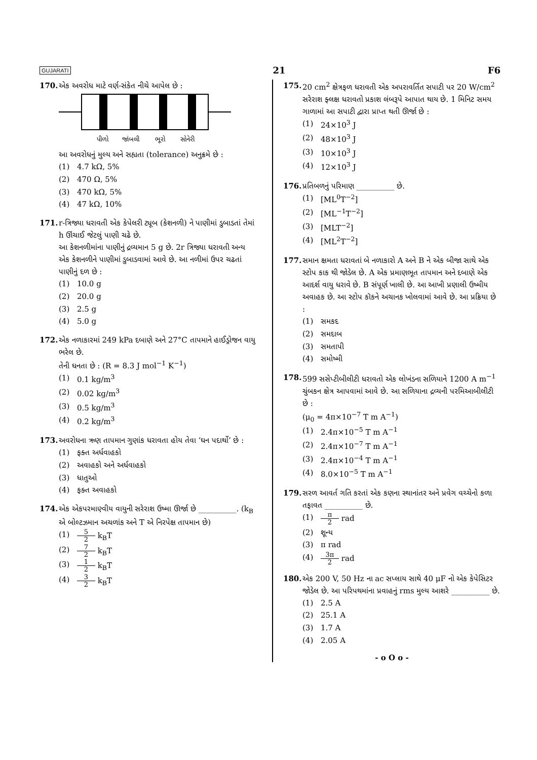GUJARATI 21 F6
170. એક અવરોધ માટે વર્ણ-સંકેત નીચે આપેલ છે :
પીળો
જાંબલી
ભૂરો
સોનેરી
આ અવરોધનું મુલ્ય અને સહ્યતા (tolerance) અનુક્રમે છે :
(1) 4.7 kΩ, 5%
(2) 470 Ω, 5%
(3) 470 kΩ, 5%
(4) 47 kΩ, 10%
171. r-ત્રિજ્યા ધરાવતી એક કેપેલરી ટ્યૂબ (કેશનળી) ને પાણીમાં ડુબાડતાં તેમાં h ઊંચાઈ જેટલું પાણી ચઢે છે.
આ કેશનળીમાંના પાણીનું દ્રવ્યમાન 5 g છે. 2r ત્રિજ્યા ધરાવતી અન્ય એક કેશનળીને પાણીમાં ડુબાડવામાં આવે છે. આ નળીમાં ઉપર ચઢતાં પાણીનું દળ છે :
(1) 10.0 g
(2) 20.0 g
(3) 2.5 g
(4) 5.0 g
172. એક નળાકારમાં 249 kPa દબાણે અને 27°C તાપમાને હાઈડ્રોજન વાયુ ભરેલ છે.
તેની ઘનતા છે : (R = 8.3 J mol<sup>−1</sup> K<sup>−1</sup>)
(1) 0.1 kg/m<sup>3</sup>
(2) 0.02 kg/m<sup>3</sup>
(3) 0.5 kg/m<sup>3</sup>
(4) 0.2 kg/m<sup>3</sup>
173. અવરોધના ઋણ તાપમાન ગુણાંક ધરાવતા હોય તેવા ‘ઘન પદાર્થો’ છે :
(1) ફક્ત અર્ધવાહકો
(2) અવાહકો અને અર્ધવાહકો
(3) ધાતુઓ
(4) ફક્ત અવાહકો
174. એક એકપરમાણ્વીય વાયુની સરેરાશ ઉષ્મા ઊર્જા છે __________. (k<sub>B</sub> એ બોલ્ટઝમાન અચળાંક અને T એ નિરપેક્ષ તાપમાન છે)
(1) 5 2 k<sub>B</sub>T
(2) 7 2 k<sub>B</sub>T
(3) 1 2 k<sub>B</sub>T
(4) 3 2 k<sub>B</sub>T
175. 20 cm<sup>2</sup> ક્ષેત્રફળ ધરાવતી એક અપરાવર્તિત સપાટી પર 20 W/cm<sup>2</sup> સરેરાશ ફ્લક્ષ ધરાવતો પ્રકાશ લંબરૂપે આપાત થાય છે. 1 મિનિટ સમય ગાળામાં આ સપાટી દ્વારા પ્રાપ્ત થતી ઊર્જા છે :
(1) 24×10<sup>3</sup> J
(2) 48×10<sup>3</sup> J
(3) 10×10<sup>3</sup> J
(4) 12×10<sup>3</sup> J
176. પ્રતિબળનું પરિમાણ __________ છે.
(1) [ML<sup>0</sup>T<sup>−2</sup>]
(2) [ML<sup>−1</sup>T<sup>−2</sup>]
(3) [MLT<sup>−2</sup>]
(4) [ML<sup>2</sup>T<sup>−2</sup>]
177. સમાન ક્ષમતા ધરાવતાં બે નળાકારો A અને B ને એક બીજા સાથે એક સ્ટોપ કાક થી જોડેલ છે. A એક પ્રમાણભૂત તાપમાન અને દબાણે એક આદર્શ વાયુ ધરાવે છે. B સંપૂર્ણ ખાલી છે. આ આખી પ્રણાલી ઉષ્મીય અવાહક છે. આ સ્ટોપ કૉકને અચાનક ખોલવામાં આવે છે. આ પ્રક્રિયા છે :
(1) સમકદ
(2) સમદાબ
(3) સમતાપી
(4) સમોષ્મી
178. 599 સસેપ્ટીબીલીટી ધરાવતો એક લોખંડના સળિયાને 1200 A m<sup>−1</sup> ચુંબકન ક્ષેત્ર આપવામાં આવે છે. આ સળિયાના દ્રવ્યની પરમિઆબીલીટી છે :
(μ<sub>0</sub> = 4π×10<sup>−7</sup> T m A<sup>−1</sup>)
(1) 2.4π×10<sup>−5</sup> T m A<sup>−1</sup>
(2) 2.4π×10<sup>−7</sup> T m A<sup>−1</sup>
(3) 2.4π×10<sup>−4</sup> T m A<sup>−1</sup>
(4) 8.0×10<sup>−5</sup> T m A<sup>−1</sup>
179. સરળ આવર્ત ગતિ કરતાં એક કણના સ્થાનાંતર અને પ્રવેગ વચ્ચેનો કળા તફાવત __________ છે.
(1) π 2 rad
(2) શૂન્ય
(3) π rad
(4) 3π 2 rad
180. એક 200 V, 50 Hz ના ac સપ્લાય સાથે 40 μF નો એક કેપેસિટર જોડેલ છે. આ પરિપથમાંના પ્રવાહનું rms મુલ્ય આશરે __________ છે.
(1) 2.5 A
(2) 25.1 A
(3) 1.7 A
(4) 2.05 A
- o O o -